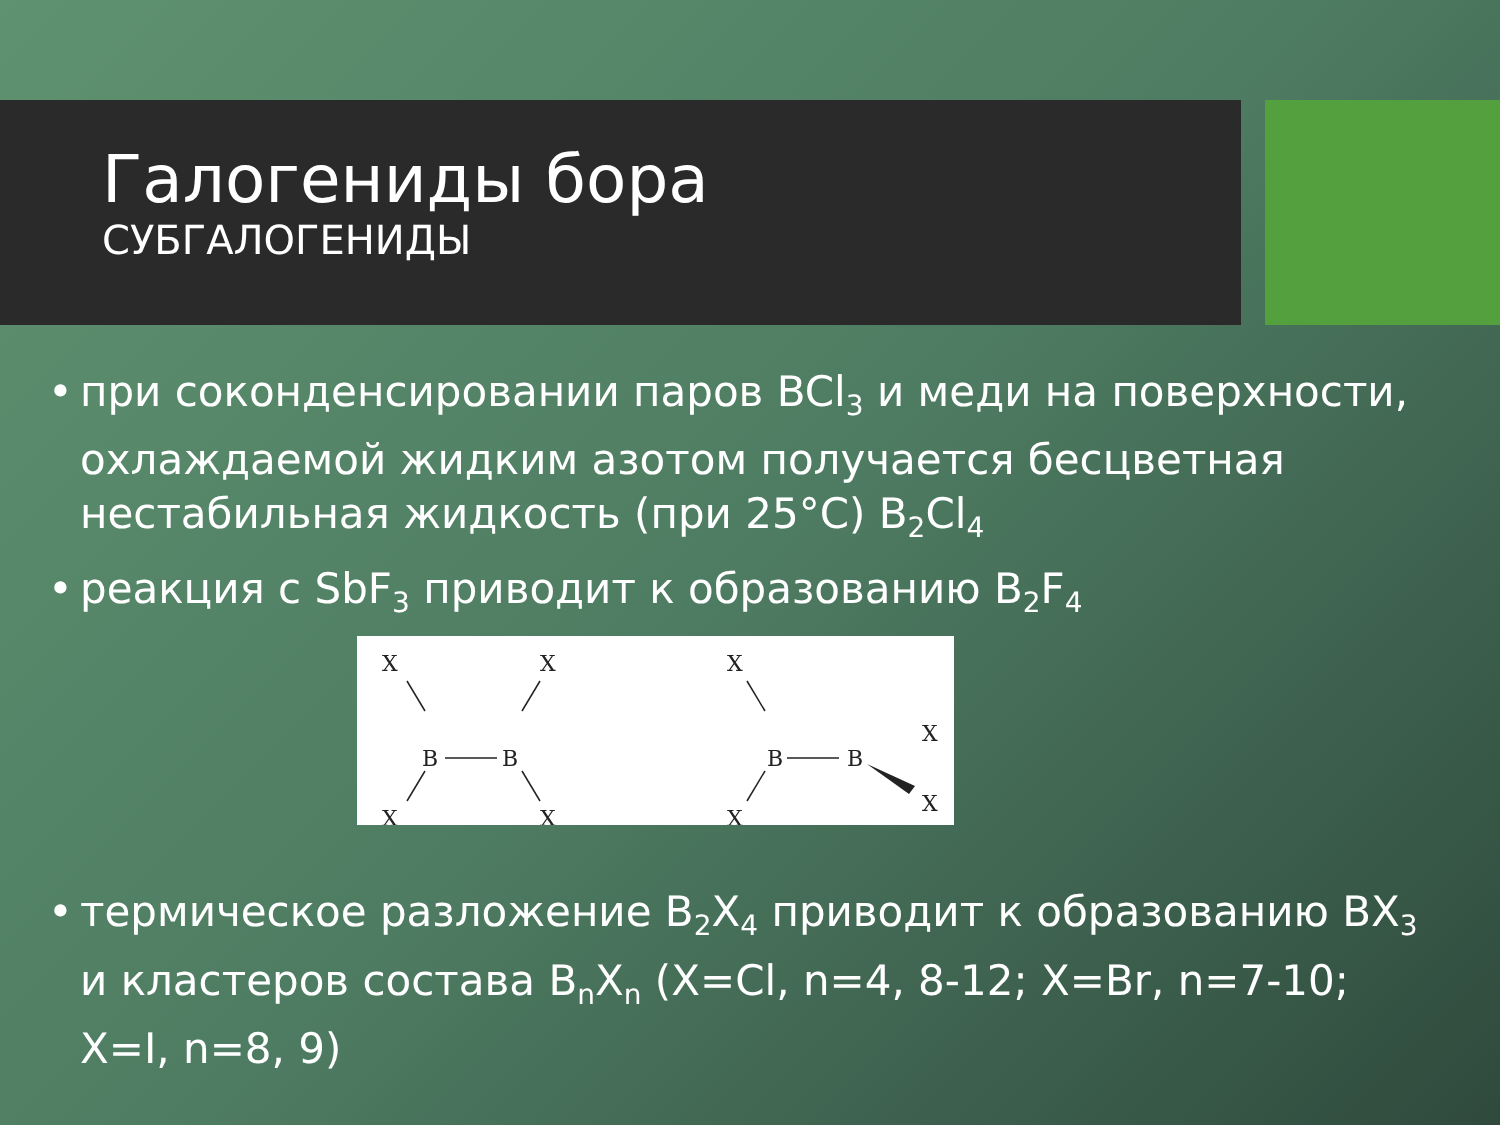Галогениды бора
СУБГАЛОГЕНИДЫ
• при соконденсировании паров BCl<sub>3</sub> и меди на поверхности, охлаждаемой жидким азотом получается бесцветная нестабильная жидкость (при 25°C) B<sub>2</sub>Cl<sub>4</sub>
• реакция с SbF<sub>3</sub> приводит к образованию B<sub>2</sub>F<sub>4</sub>
X
X
B
B
X
X
X
B
B
X
X
X
• термическое разложение B<sub>2</sub>X<sub>4</sub> приводит к образованию BX<sub>3</sub> и кластеров состава B<sub>n</sub>X<sub>n</sub> (X=Cl, n=4, 8-12; X=Br, n=7-10; X=I, n=8, 9)